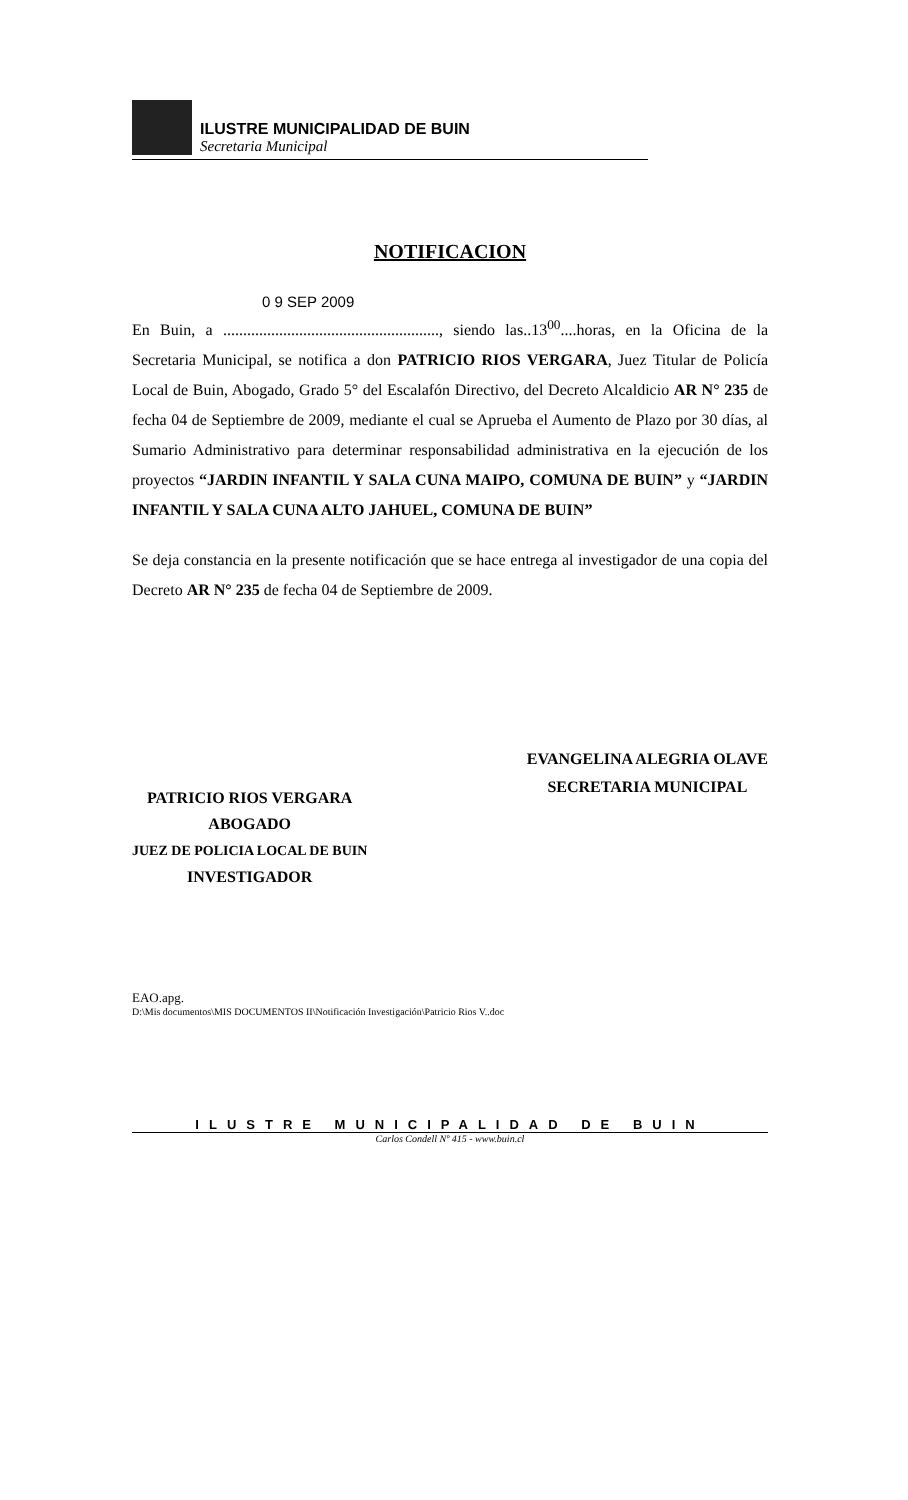ILUSTRE MUNICIPALIDAD DE BUIN
Secretaria Municipal
NOTIFICACION
0 9 SEP 2009
En Buin, a ......................................................, siendo las..13<sup>00</sup>....horas, en la Oficina de la Secretaria Municipal, se notifica a don PATRICIO RIOS VERGARA, Juez Titular de Policía Local de Buin, Abogado, Grado 5° del Escalafón Directivo, del Decreto Alcaldicio AR N° 235 de fecha 04 de Septiembre de 2009, mediante el cual se Aprueba el Aumento de Plazo por 30 días, al Sumario Administrativo para determinar responsabilidad administrativa en la ejecución de los proyectos “JARDIN INFANTIL Y SALA CUNA MAIPO, COMUNA DE BUIN” y “JARDIN INFANTIL Y SALA CUNA ALTO JAHUEL, COMUNA DE BUIN”
Se deja constancia en la presente notificación que se hace entrega al investigador de una copia del Decreto AR N° 235 de fecha 04 de Septiembre de 2009.
PATRICIO RIOS VERGARA
ABOGADO
JUEZ DE POLICIA LOCAL DE BUIN
INVESTIGADOR
EVANGELINA ALEGRIA OLAVE
SECRETARIA MUNICIPAL
EAO.apg.
D:\Mis documentos\MIS DOCUMENTOS II\Notificación Investigación\Patricio Rios V..doc
ILUSTRE MUNICIPALIDAD DE BUIN
Carlos Condell Nº 415 - www.buin.cl